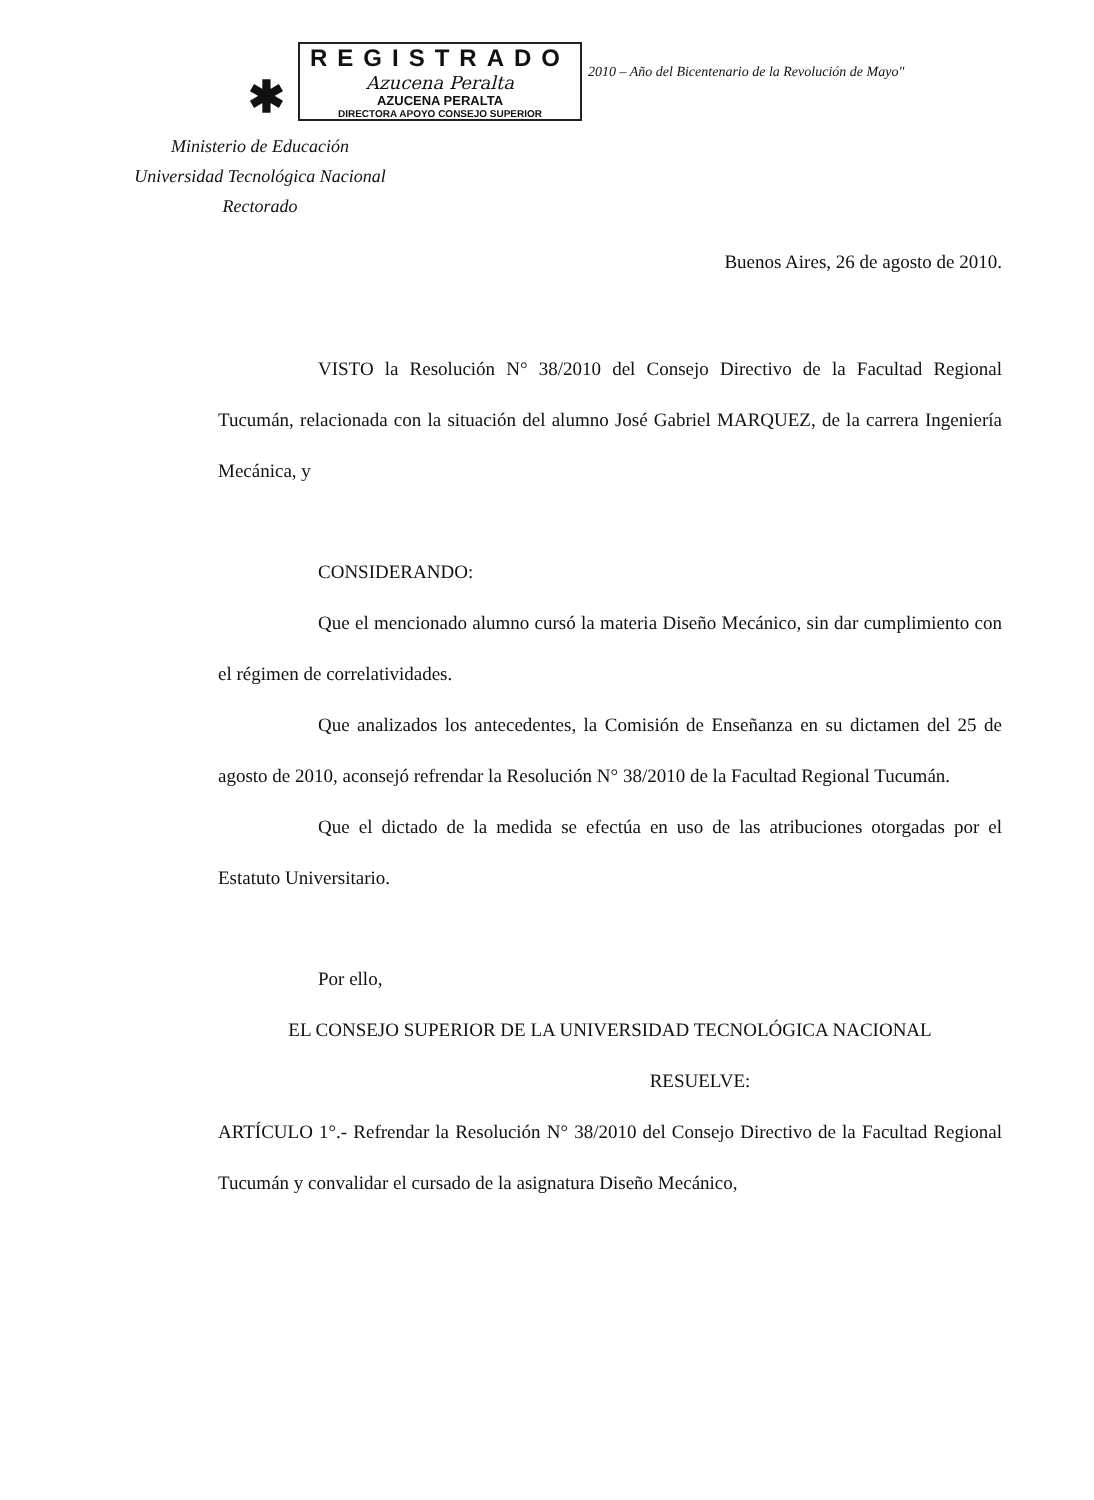✱
REGISTRADO
Azucena Peralta
AZUCENA PERALTA
DIRECTORA APOYO CONSEJO SUPERIOR
2010 – Año del Bicentenario de la Revolución de Mayo"
Ministerio de Educación
Universidad Tecnológica Nacional
Rectorado
Buenos Aires, 26 de agosto de 2010.
VISTO la Resolución N° 38/2010 del Consejo Directivo de la Facultad Regional Tucumán, relacionada con la situación del alumno José Gabriel MARQUEZ, de la carrera Ingeniería Mecánica, y
CONSIDERANDO:
Que el mencionado alumno cursó la materia Diseño Mecánico, sin dar cumplimiento con el régimen de correlatividades.
Que analizados los antecedentes, la Comisión de Enseñanza en su dictamen del 25 de agosto de 2010, aconsejó refrendar la Resolución N° 38/2010 de la Facultad Regional Tucumán.
Que el dictado de la medida se efectúa en uso de las atribuciones otorgadas por el Estatuto Universitario.
Por ello,
EL CONSEJO SUPERIOR DE LA UNIVERSIDAD TECNOLÓGICA NACIONAL
RESUELVE:
ARTÍCULO 1°.- Refrendar la Resolución N° 38/2010 del Consejo Directivo de la Facultad Regional Tucumán y convalidar el cursado de la asignatura Diseño Mecánico,